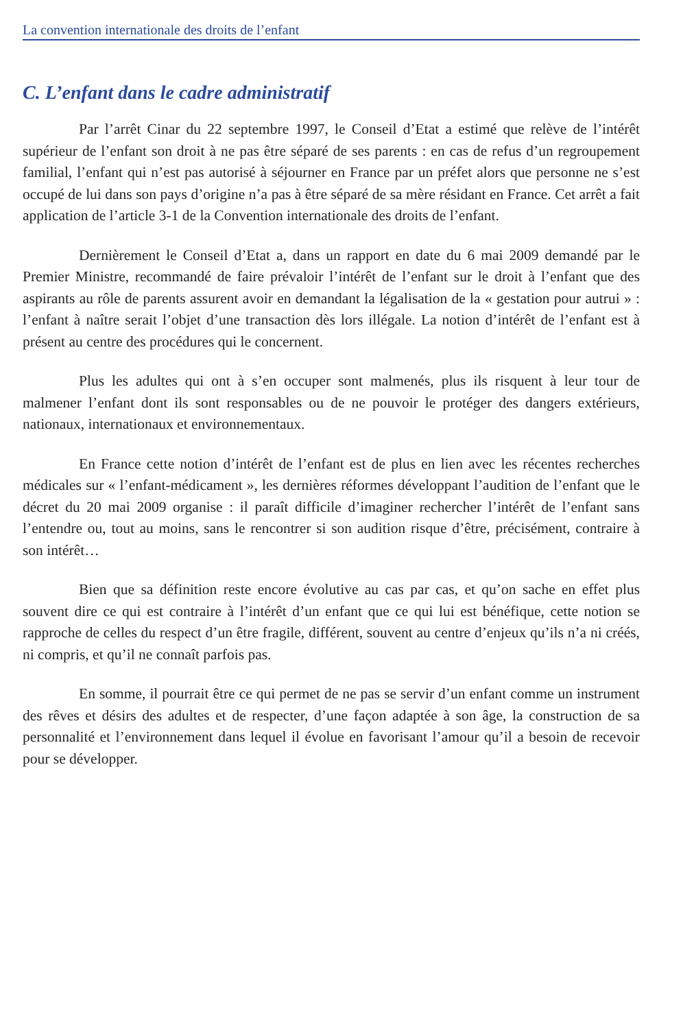La convention internationale des droits de l’enfant
C. L’enfant dans le cadre administratif
Par l’arrêt Cinar du 22 septembre 1997, le Conseil d’Etat a estimé que relève de l’intérêt supérieur de l’enfant son droit à ne pas être séparé de ses parents : en cas de refus d’un regroupement familial, l’enfant qui n’est pas autorisé à séjourner en France par un préfet alors que personne ne s’est occupé de lui dans son pays d’origine n’a pas à être séparé de sa mère résidant en France. Cet arrêt a fait application de l’article 3-1 de la Convention internationale des droits de l’enfant.
Dernièrement le Conseil d’Etat a, dans un rapport en date du 6 mai 2009 demandé par le Premier Ministre, recommandé de faire prévaloir l’intérêt de l’enfant sur le droit à l’enfant que des aspirants au rôle de parents assurent avoir en demandant la légalisation de la « gestation pour autrui » : l’enfant à naître serait l’objet d’une transaction dès lors illégale. La notion d’intérêt de l’enfant est à présent au centre des procédures qui le concernent.
Plus les adultes qui ont à s’en occuper sont malmenés, plus ils risquent à leur tour de malmener l’enfant dont ils sont responsables ou de ne pouvoir le protéger des dangers extérieurs, nationaux, internationaux et environnementaux.
En France cette notion d’intérêt de l’enfant est de plus en lien avec les récentes recherches médicales sur « l’enfant-médicament », les dernières réformes développant l’audition de l’enfant que le décret du 20 mai 2009 organise : il paraît difficile d’imaginer rechercher l’intérêt de l’enfant sans l’entendre ou, tout au moins, sans le rencontrer si son audition risque d’être, précisément, contraire à son intérêt…
Bien que sa définition reste encore évolutive au cas par cas, et qu’on sache en effet plus souvent dire ce qui est contraire à l’intérêt d’un enfant que ce qui lui est bénéfique, cette notion se rapproche de celles du respect d’un être fragile, différent, souvent au centre d’enjeux qu’ils n’a ni créés, ni compris, et qu’il ne connaît parfois pas.
En somme, il pourrait être ce qui permet de ne pas se servir d’un enfant comme un instrument des rêves et désirs des adultes et de respecter, d’une façon adaptée à son âge, la construction de sa personnalité et l’environnement dans lequel il évolue en favorisant l’amour qu’il a besoin de recevoir pour se développer.